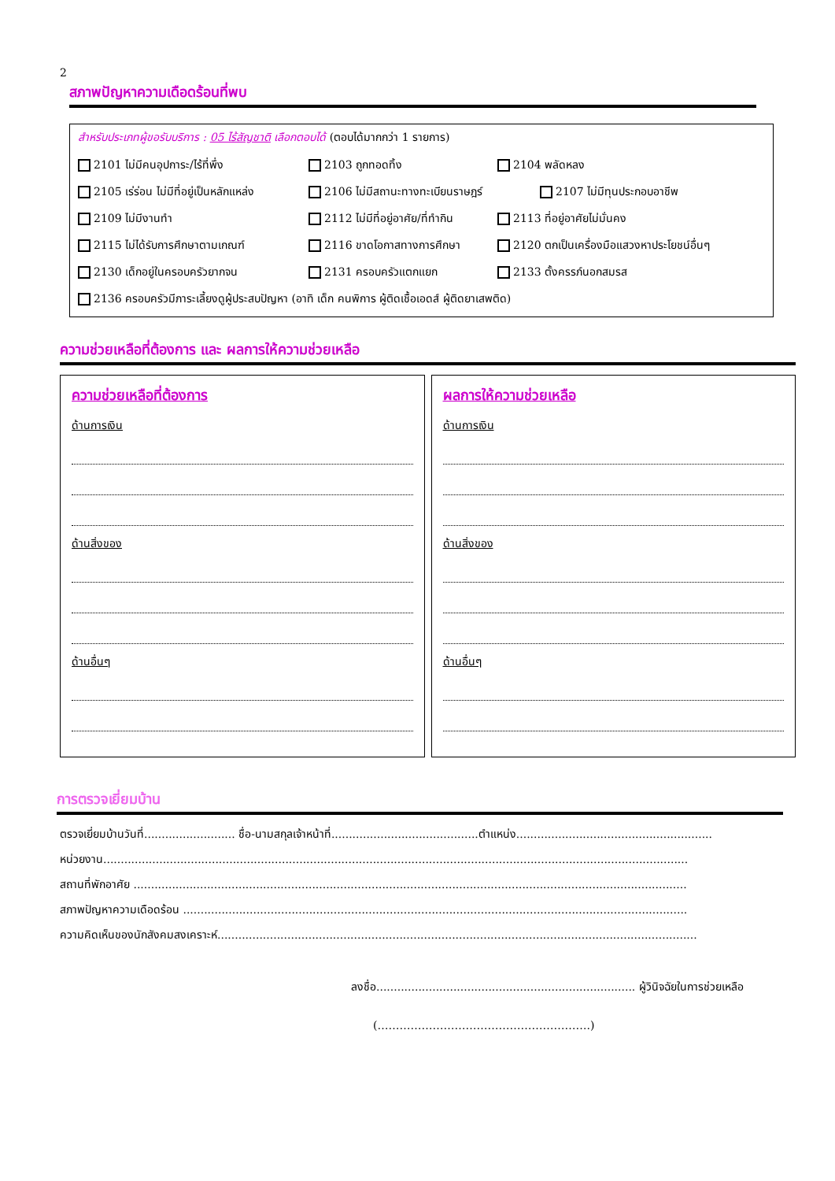2
สภาพปัญหาความเดือดร้อนที่พบ
สำหรับประเภทผู้ขอรับบริการ : 05 ไร้สัญชาติ เลือกตอบได้ (ตอบได้มากกว่า 1 รายการ)
2101 ไม่มีคนอุปการะ/ไร้ที่พึ่ง 2103 ถูกทอดทิ้ง 2104 พลัดหลง
2105 เร่ร่อน ไม่มีที่อยู่เป็นหลักแหล่ง 2106 ไม่มีสถานะทางทะเบียนราษฎร์ 2107 ไม่มีทุนประกอบอาชีพ
2109 ไม่มีงานทำ 2112 ไม่มีที่อยู่อาศัย/ที่ทำกิน 2113 ที่อยู่อาศัยไม่มั่นคง
2115 ไม่ได้รับการศึกษาตามเกณฑ์ 2116 ขาดโอกาสทางการศึกษา 2120 ตกเป็นเครื่องมือแสวงหาประโยชน์อื่นๆ
2130 เด็กอยู่ในครอบครัวยากจน 2131 ครอบครัวแตกแยก 2133 ตั้งครรภ์นอกสมรส
2136 ครอบครัวมีภาระเลี้ยงดูผู้ประสบปัญหา (อาทิ เด็ก คนพิการ ผู้ติดเชื้อเอดส์ ผู้ติดยาเสพติด)
ความช่วยเหลือที่ต้องการ และ ผลการให้ความช่วยเหลือ
ความช่วยเหลือที่ต้องการ
ด้านการเงิน
ด้านสิ่งของ
ด้านอื่นๆ
ผลการให้ความช่วยเหลือ
ด้านการเงิน
ด้านสิ่งของ
ด้านอื่นๆ
การตรวจเยี่ยมบ้าน
ตรวจเยี่ยมบ้านวันที่.......................... ชื่อ-นามสกุลเจ้าหน้าที่..........................................ตำแหน่ง........................................................
หน่วยงาน.......................................................................................................................................................................
สถานที่พักอาศัย ..............................................................................................................................................................
สภาพปัญหาความเดือดร้อน ................................................................................................................................................
ความคิดเห็นของนักสังคมสงเคราะห์.........................................................................................................................................
ลงชื่อ.......................................................................... ผู้วินิจฉัยในการช่วยเหลือ
(………………………………………………….)